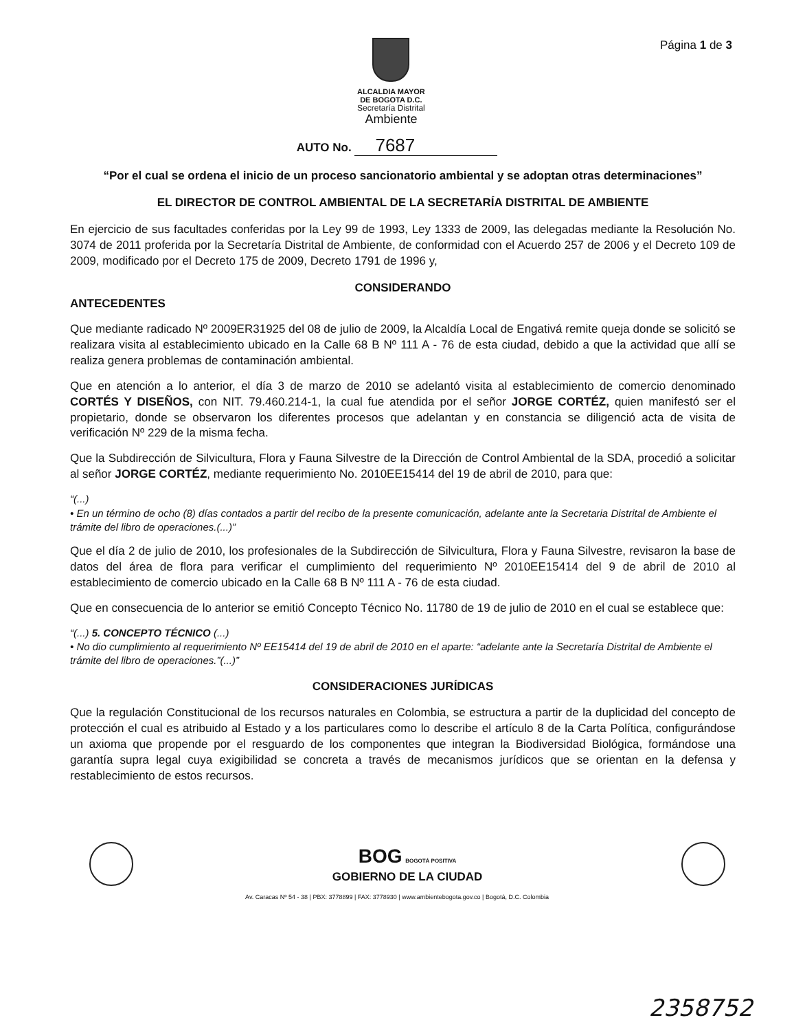ALCALDIA MAYOR
DE BOGOTA D.C.
Secretaría Distrital
Ambiente
Página 1 de 3
AUTO No. 7687
“Por el cual se ordena el inicio de un proceso sancionatorio ambiental y se adoptan otras determinaciones”
EL DIRECTOR DE CONTROL AMBIENTAL DE LA SECRETARÍA DISTRITAL DE AMBIENTE
En ejercicio de sus facultades conferidas por la Ley 99 de 1993, Ley 1333 de 2009, las delegadas mediante la Resolución No. 3074 de 2011 proferida por la Secretaría Distrital de Ambiente, de conformidad con el Acuerdo 257 de 2006 y el Decreto 109 de 2009, modificado por el Decreto 175 de 2009, Decreto 1791 de 1996 y,
CONSIDERANDO
ANTECEDENTES
Que mediante radicado Nº 2009ER31925 del 08 de julio de 2009, la Alcaldía Local de Engativá remite queja donde se solicitó se realizara visita al establecimiento ubicado en la Calle 68 B Nº 111 A - 76 de esta ciudad, debido a que la actividad que allí se realiza genera problemas de contaminación ambiental.
Que en atención a lo anterior, el día 3 de marzo de 2010 se adelantó visita al establecimiento de comercio denominado CORTÉS Y DISEÑOS, con NIT. 79.460.214-1, la cual fue atendida por el señor JORGE CORTÉZ, quien manifestó ser el propietario, donde se observaron los diferentes procesos que adelantan y en constancia se diligenció acta de visita de verificación Nº 229 de la misma fecha.
Que la Subdirección de Silvicultura, Flora y Fauna Silvestre de la Dirección de Control Ambiental de la SDA, procedió a solicitar al señor JORGE CORTÉZ, mediante requerimiento No. 2010EE15414 del 19 de abril de 2010, para que:
“(...)
• En un término de ocho (8) días contados a partir del recibo de la presente comunicación, adelante ante la Secretaria Distrital de Ambiente el trámite del libro de operaciones.(...)”
Que el día 2 de julio de 2010, los profesionales de la Subdirección de Silvicultura, Flora y Fauna Silvestre, revisaron la base de datos del área de flora para verificar el cumplimiento del requerimiento Nº 2010EE15414 del 9 de abril de 2010 al establecimiento de comercio ubicado en la Calle 68 B Nº 111 A - 76 de esta ciudad.
Que en consecuencia de lo anterior se emitió Concepto Técnico No. 11780 de 19 de julio de 2010 en el cual se establece que:
“(...) 5. CONCEPTO TÉCNICO (...)
• No dio cumplimiento al requerimiento Nº EE15414 del 19 de abril de 2010 en el aparte: “adelante ante la Secretaría Distrital de Ambiente el trámite del libro de operaciones.”(...)”
CONSIDERACIONES JURÍDICAS
Que la regulación Constitucional de los recursos naturales en Colombia, se estructura a partir de la duplicidad del concepto de protección el cual es atribuido al Estado y a los particulares como lo describe el artículo 8 de la Carta Política, configurándose un axioma que propende por el resguardo de los componentes que integran la Biodiversidad Biológica, formándose una garantía supra legal cuya exigibilidad se concreta a través de mecanismos jurídicos que se orientan en la defensa y restablecimiento de estos recursos.
BOG BOGOTÁ POSITIVA
GOBIERNO DE LA CIUDAD
Av. Caracas Nº 54 - 38 | PBX: 3778899 | FAX: 3778930 | www.ambientebogota.gov.co | Bogotá, D.C. Colombia
2358752